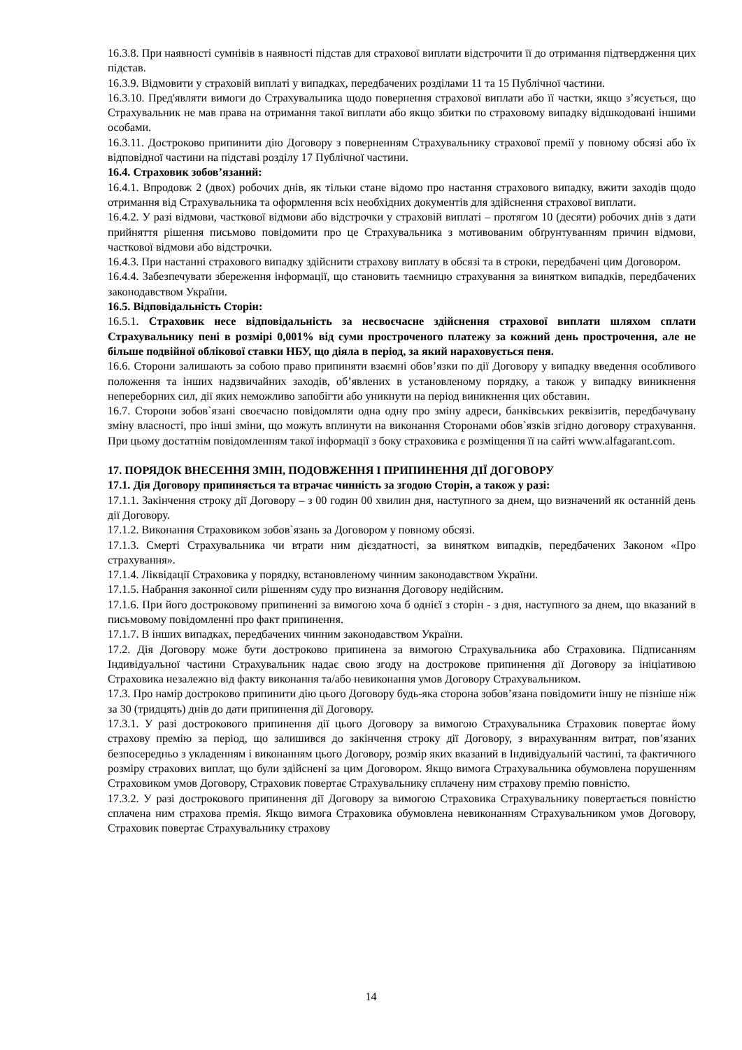16.3.8. При наявності сумнівів в наявності підстав для страхової виплати відстрочити її до отримання підтвердження цих підстав.
16.3.9. Відмовити у страховій виплаті у випадках, передбачених розділами 11 та 15 Публічної частини.
16.3.10. Пред'являти вимоги до Страхувальника щодо повернення страхової виплати або її частки, якщо з’ясується, що Страхувальник не мав права на отримання такої виплати або якщо збитки по страховому випадку відшкодовані іншими особами.
16.3.11. Достроково припинити дію Договору з поверненням Страхувальнику страхової премії у повному обсязі або їх відповідної частини на підставі розділу 17 Публічної частини.
16.4. Страховик зобов’язаний:
16.4.1. Впродовж 2 (двох) робочих днів, як тільки стане відомо про настання страхового випадку, вжити заходів щодо отримання від Страхувальника та оформлення всіх необхідних документів для здійснення страхової виплати.
16.4.2. У разі відмови, часткової відмови або відстрочки у страховій виплаті – протягом 10 (десяти) робочих днів з дати прийняття рішення письмово повідомити про це Страхувальника з мотивованим обґрунтуванням причин відмови, часткової відмови або відстрочки.
16.4.3. При настанні страхового випадку здійснити страхову виплату в обсязі та в строки, передбачені цим Договором.
16.4.4. Забезпечувати збереження інформації, що становить таємницю страхування за винятком випадків, передбачених законодавством України.
16.5. Відповідальність Сторін:
16.5.1. Страховик несе відповідальність за несвоєчасне здійснення страхової виплати шляхом сплати Страхувальнику пені в розмірі 0,001% від суми простроченого платежу за кожний день прострочення, але не більше подвійної облікової ставки НБУ, що діяла в період, за який нараховується пеня.
16.6. Сторони залишають за собою право припиняти взаємні обов’язки по дії Договору у випадку введення особливого положення та інших надзвичайних заходів, об’явлених в установленому порядку, а також у випадку виникнення непереборних сил, дії яких неможливо запобігти або уникнути на період виникнення цих обставин.
16.7. Сторони зобов`язані своєчасно повідомляти одна одну про зміну адреси, банківських реквізитів, передбачувану зміну власності, про інші зміни, що можуть вплинути на виконання Сторонами обов`язків згідно договору страхування. При цьому достатнім повідомленням такої інформації з боку страховика є розміщення її на сайті www.alfagarant.com.
17. ПОРЯДОК ВНЕСЕННЯ ЗМІН, ПОДОВЖЕННЯ І ПРИПИНЕННЯ ДІЇ ДОГОВОРУ
17.1. Дія Договору припиняється та втрачає чинність за згодою Сторін, а також у разі:
17.1.1. Закінчення строку дії Договору – з 00 годин 00 хвилин дня, наступного за днем, що визначений як останній день дії Договору.
17.1.2. Виконання Страховиком зобов`язань за Договором у повному обсязі.
17.1.3. Смерті Страхувальника чи втрати ним дієздатності, за винятком випадків, передбачених Законом «Про страхування».
17.1.4. Ліквідації Страховика у порядку, встановленому чинним законодавством України.
17.1.5. Набрання законної сили рішенням суду про визнання Договору недійсним.
17.1.6. При його достроковому припиненні за вимогою хоча б однієї з сторін - з дня, наступного за днем, що вказаний в письмовому повідомленні про факт припинення.
17.1.7. В інших випадках, передбачених чинним законодавством України.
17.2. Дія Договору може бути достроково припинена за вимогою Страхувальника або Страховика. Підписанням Індивідуальної частини Страхувальник надає свою згоду на дострокове припинення дії Договору за ініціативою Страховика незалежно від факту виконання та/або невиконання умов Договору Страхувальником.
17.3. Про намір достроково припинити дію цього Договору будь-яка сторона зобов’язана повідомити іншу не пізніше ніж за 30 (тридцять) днів до дати припинення дії Договору.
17.3.1. У разі дострокового припинення дії цього Договору за вимогою Страхувальника Страховик повертає йому страхову премію за період, що залишився до закінчення строку дії Договору, з вирахуванням витрат, пов’язаних безпосередньо з укладенням і виконанням цього Договору, розмір яких вказаний в Індивідуальній частині, та фактичного розміру страхових виплат, що були здійснені за цим Договором. Якщо вимога Страхувальника обумовлена порушенням Страховиком умов Договору, Страховик повертає Страхувальнику сплачену ним страхову премію повністю.
17.3.2. У разі дострокового припинення дії Договору за вимогою Страховика Страхувальнику повертається повністю сплачена ним страхова премія. Якщо вимога Страховика обумовлена невиконанням Страхувальником умов Договору, Страховик повертає Страхувальнику страхову
14